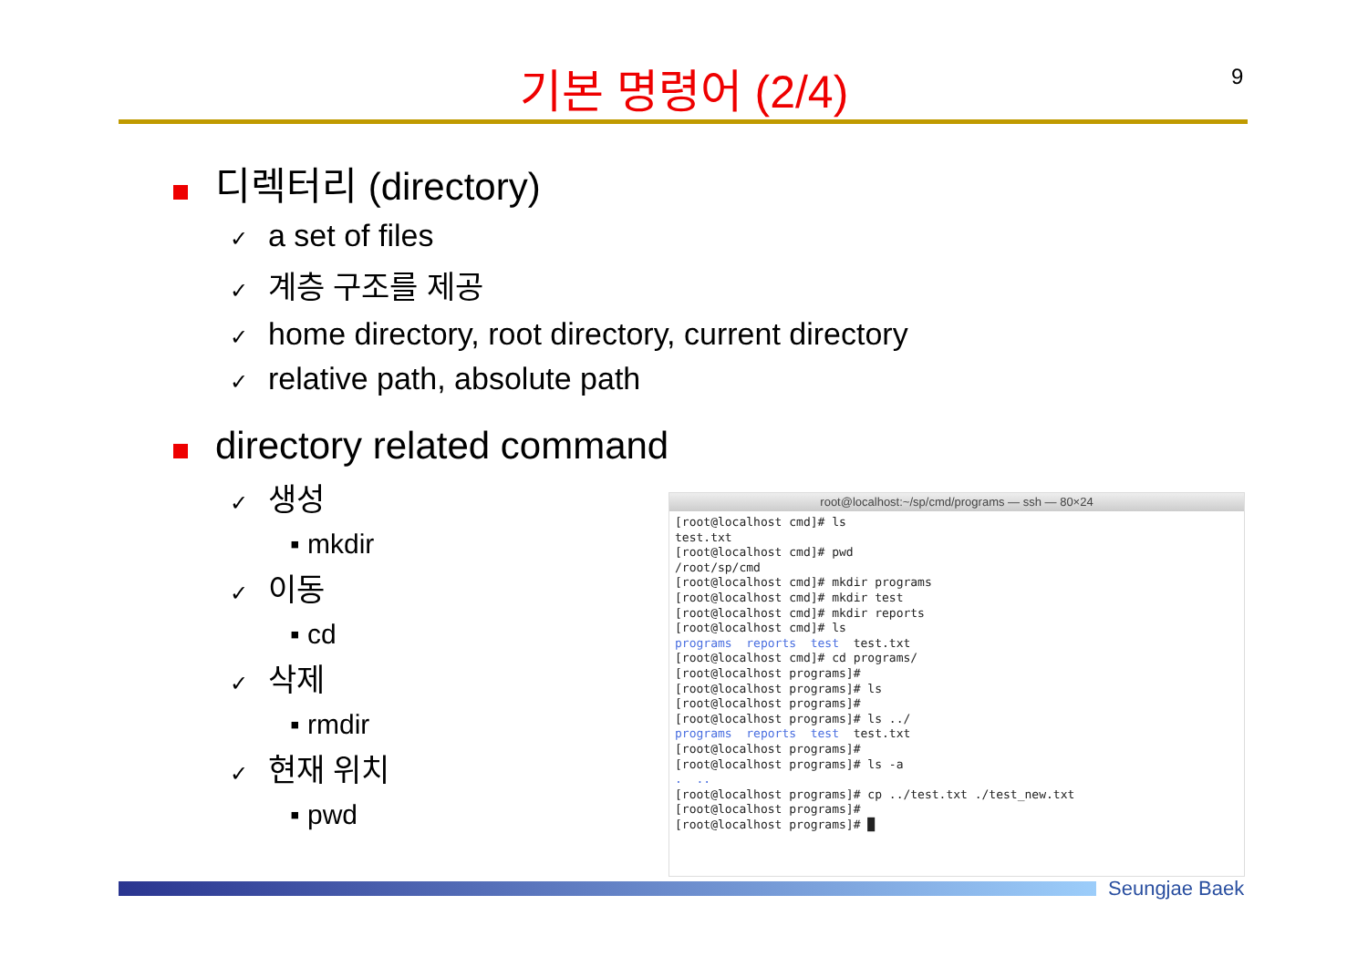기본 명령어 (2/4) 9
디렉터리 (directory)
✓ a set of files
✓ 계층 구조를 제공
✓ home directory, root directory, current directory
✓ relative path, absolute path
directory related command
✓ 생성
▪ mkdir
✓ 이동
▪ cd
✓ 삭제
▪ rmdir
✓ 현재 위치
▪ pwd
root@localhost:~/sp/cmd/programs — ssh — 80×24
[root@localhost cmd]# ls
test.txt
[root@localhost cmd]# pwd
/root/sp/cmd
[root@localhost cmd]# mkdir programs
[root@localhost cmd]# mkdir test
[root@localhost cmd]# mkdir reports
[root@localhost cmd]# ls
programs  reports  test  test.txt
[root@localhost cmd]# cd programs/
[root@localhost programs]#
[root@localhost programs]# ls
[root@localhost programs]#
[root@localhost programs]# ls ../
programs  reports  test  test.txt
[root@localhost programs]#
[root@localhost programs]# ls -a
.  ..
[root@localhost programs]# cp ../test.txt ./test_new.txt
[root@localhost programs]#
[root@localhost programs]# █
Seungjae Baek